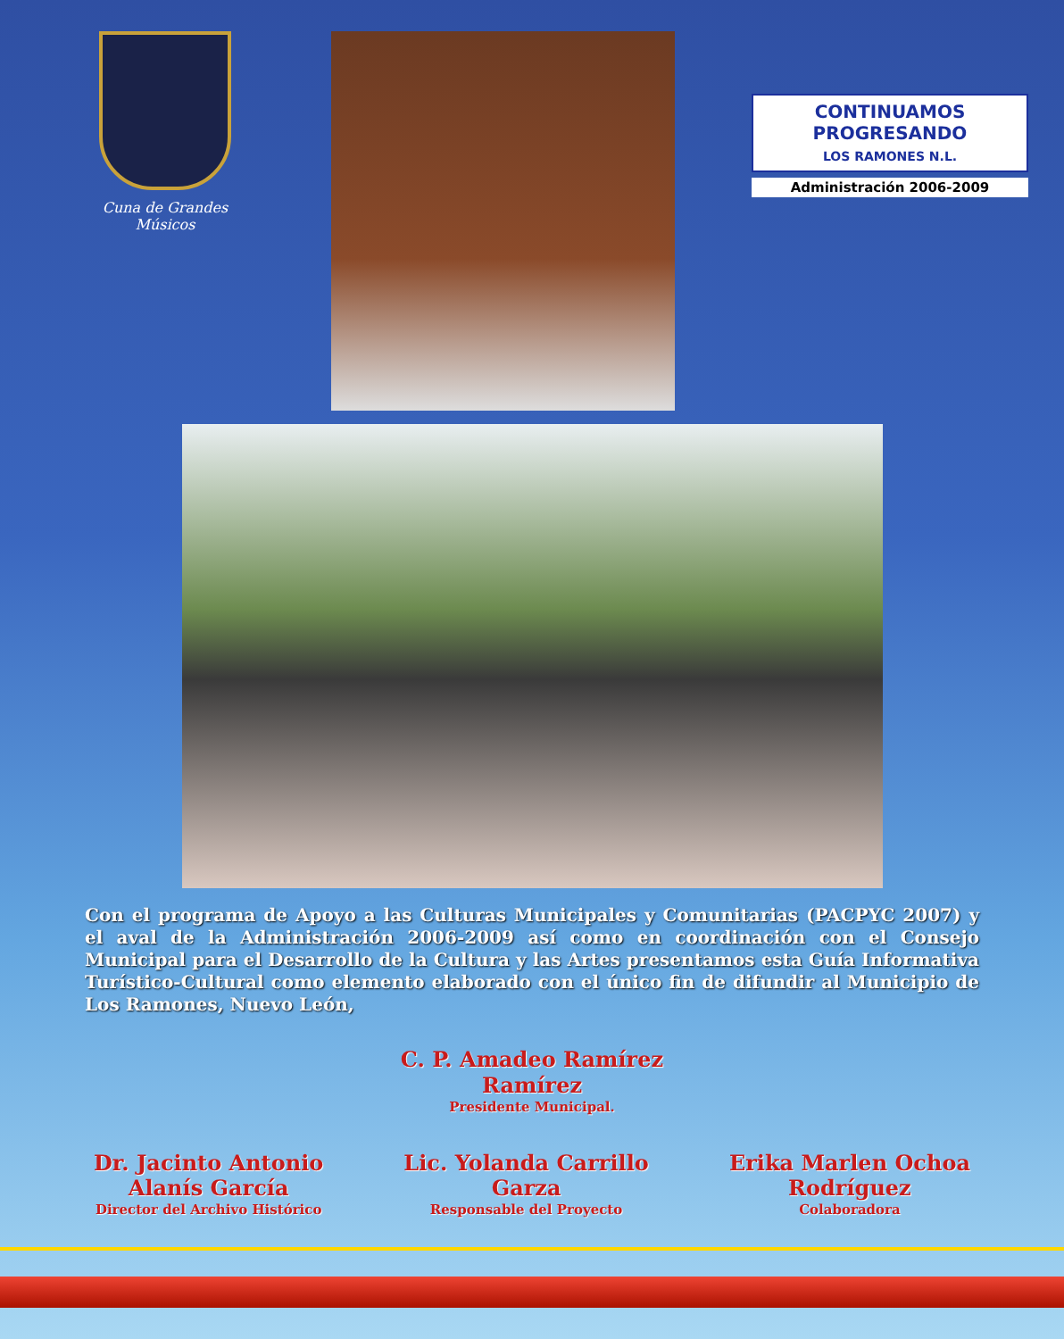Cuna de Grandes Músicos
CONTINUAMOS
PROGRESANDO
LOS RAMONES N.L.
Administración 2006-2009
Con el programa de Apoyo a las Culturas Municipales y Comunitarias (PACPYC 2007) y el aval de la Administración 2006-2009 así como en coordinación con el Consejo Municipal para el Desarrollo de la Cultura y las Artes presentamos esta Guía Informativa Turístico-Cultural como elemento elaborado con el único fin de difundir al Municipio de Los Ramones, Nuevo León,
C. P. Amadeo Ramírez
Ramírez
Presidente Municipal.
Dr. Jacinto Antonio
Alanís García
Director del Archivo Histórico
Lic. Yolanda Carrillo
Garza
Responsable del Proyecto
Erika Marlen Ochoa
Rodríguez
Colaboradora